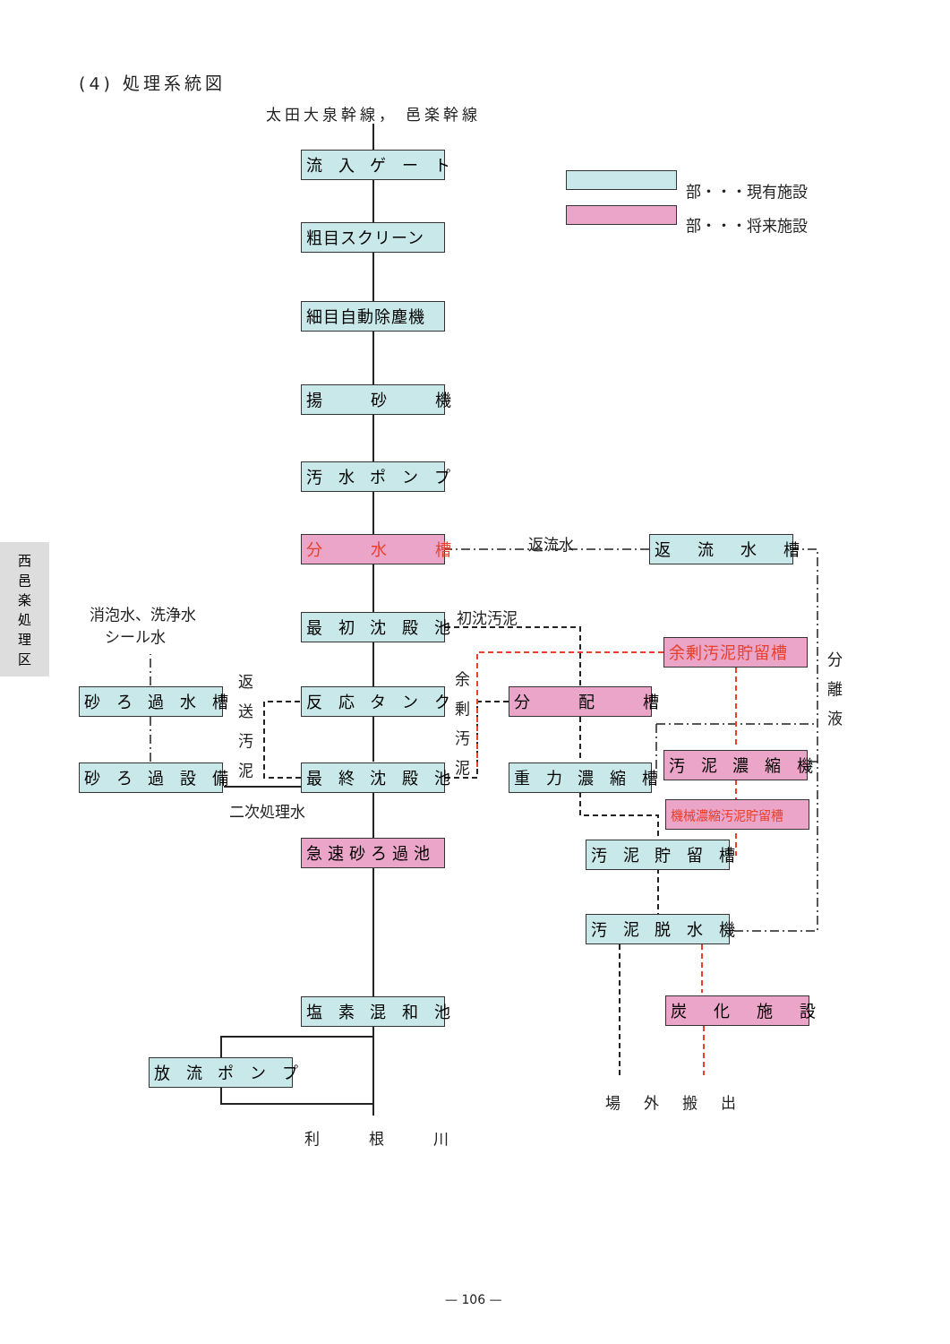(4) 処理系統図
太田大泉幹線， 邑楽幹線
部・・・現有施設
部・・・将来施設
流 入 ゲ ー ト
粗目スクリーン
細目自動除塵機
揚　　砂　　機
汚 水 ポ ン プ
分　　水　　槽 返流水 返　流　水　槽
消泡水、洗浄水
　シール水
最 初 沈 殿 池 初沈汚泥
余剰汚泥貯留槽
分
離
液
砂 ろ 過 水 槽
返
送
汚
泥
反 応 タ ン ク
余
剰
汚
泥
分　　配　　槽
汚 泥 濃 縮 機
砂 ろ 過 設 備 最 終 沈 殿 池 重 力 濃 縮 槽
二次処理水 機械濃縮汚泥貯留槽
急速砂ろ過池 汚 泥 貯 留 槽
汚 泥 脱 水 機
塩 素 混 和 池 炭　化　施　設
放 流 ポ ン プ
場外搬出
利根川
— 106 —
西
邑
楽
処
理
区